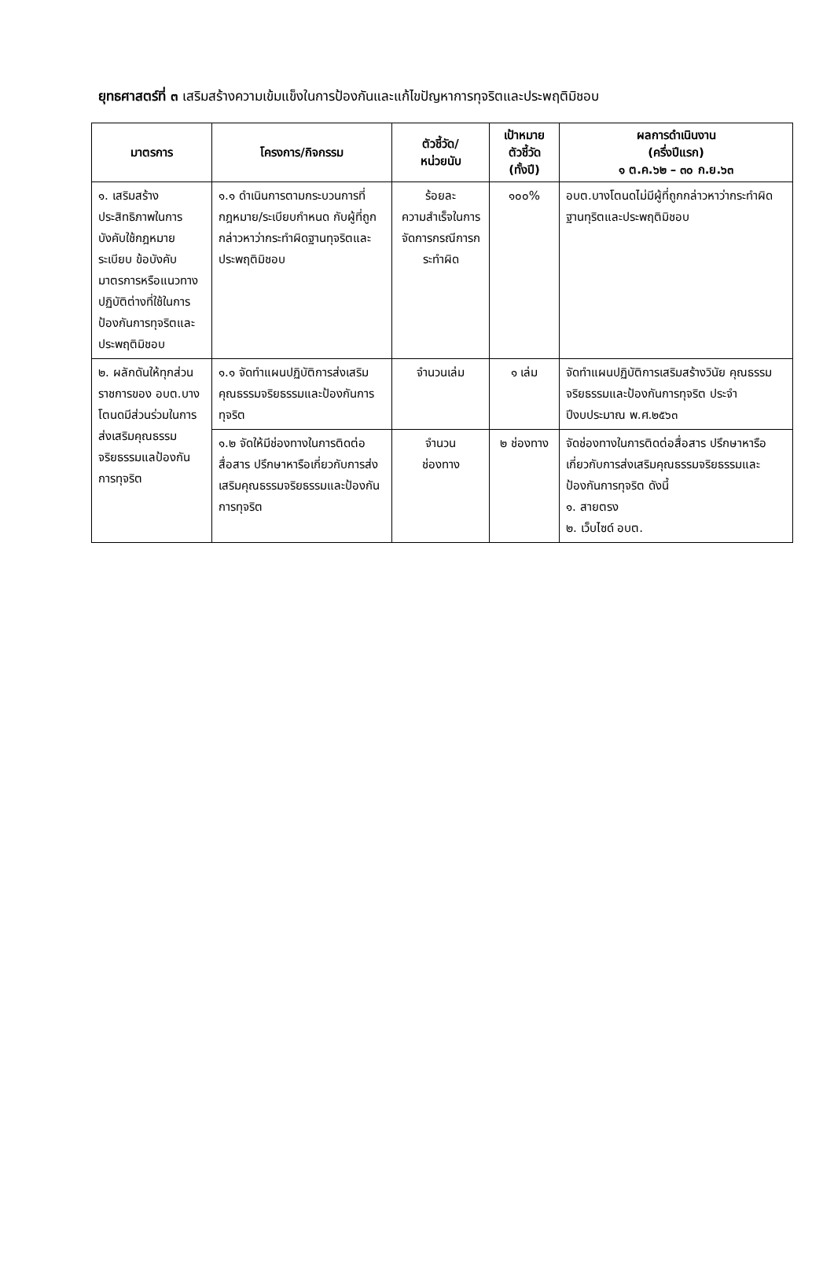ยุทธศาสตร์ที่ ๓ เสริมสร้างความเข้มแข็งในการป้องกันและแก้ไขปัญหาการทุจริตและประพฤติมิชอบ
| มาตรการ | โครงการ/กิจกรรม | ตัวชี้วัด/ หน่วยนับ | เป้าหมาย ตัวชี้วัด (ทั้งปี) | ผลการดำเนินงาน (ครึ่งปีแรก) ๑ ต.ค.๖๒ – ๓๐ ก.ย.๖๓ |
| --- | --- | --- | --- | --- |
| ๑. เสริมสร้างประสิทธิภาพในการบังคับใช้กฎหมาย ระเบียบ ข้อบังคับ มาตรการหรือแนวทางปฏิบัติต่างที่ใช้ในการป้องกันการทุจริตและประพฤติมิชอบ | ๑.๑ ดำเนินการตามกระบวนการที่กฎหมาย/ระเบียบกำหนด กับผู้ที่ถูกกล่าวหาว่ากระทำผิดฐานทุจริตและประพฤติมิชอบ | ร้อยละ ความสำเร็จในการจัดการกรณีการกระทำผิด | ๑๐๐% | อบต.บางโตนดไม่มีผู้ที่ถูกกล่าวหาว่ากระทำผิดฐานทุริตและประพฤติมิชอบ |
| ๒. ผลักดันให้ทุกส่วนราชการของ อบต.บางโตนดมีส่วนร่วมในการส่งเสริมคุณธรรมจริยธรรมแลป้องกันการทุจริต | ๑.๑ จัดทำแผนปฏิบัติการส่งเสริมคุณธรรมจริยธรรมและป้องกันการทุจริต | จำนวนเล่ม | ๑ เล่ม | จัดทำแผนปฏิบัติการเสริมสร้างวินัย คุณธรรม จริยธรรมและป้องกันการทุจริต ประจำปีงบประมาณ พ.ศ.๒๕๖๓ |
| | ๑.๒ จัดให้มีช่องทางในการติดต่อสื่อสาร ปรึกษาหารือเกี่ยวกับการส่งเสริมคุณธรรมจริยธรรมและป้องกันการทุจริต | จำนวน ช่องทาง | ๒ ช่องทาง | จัดช่องทางในการติดต่อสื่อสาร ปรึกษาหารือเกี่ยวกับการส่งเสริมคุณธรรมจริยธรรมและป้องกันการทุจริต ดังนี้ ๑. สายตรง ๒. เว็บไซด์ อบต. |